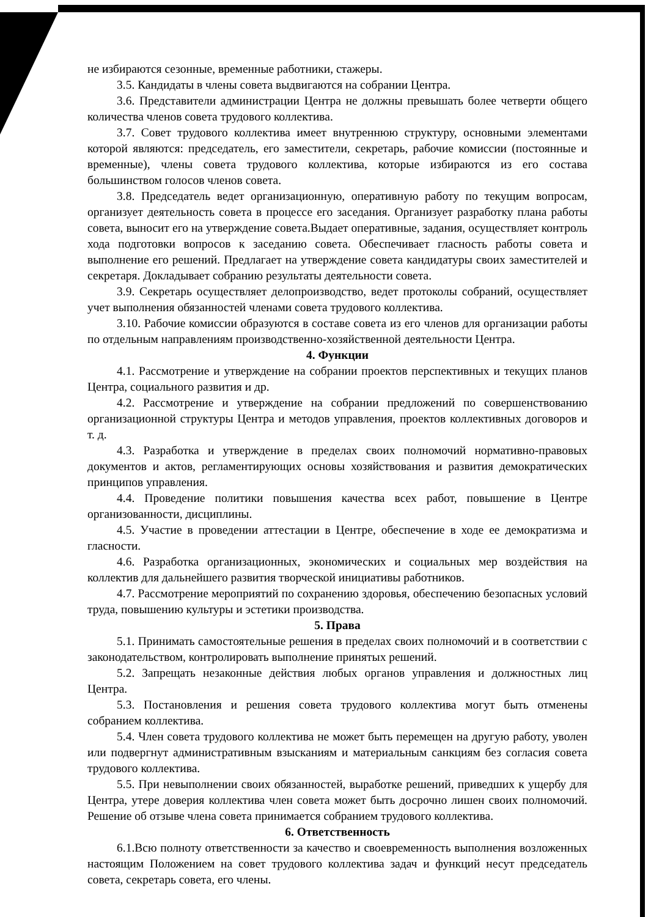не избираются сезонные, временные работники, стажеры.
3.5. Кандидаты в члены совета выдвигаются на собрании Центра.
3.6. Представители администрации Центра не должны превышать более четверти общего количества членов совета трудового коллектива.
3.7. Совет трудового коллектива имеет внутреннюю структуру, основными элементами которой являются: председатель, его заместители, секретарь, рабочие комиссии (постоянные и временные), члены совета трудового коллектива, которые избираются из его состава большинством голосов членов совета.
3.8. Председатель ведет организационную, оперативную работу по текущим вопросам, организует деятельность совета в процессе его заседания. Организует разработку плана работы совета, выносит его на утверждение совета.Выдает оперативные, задания, осуществляет контроль хода подготовки вопросов к заседанию совета. Обеспечивает гласность работы совета и выполнение его решений. Предлагает на утверждение совета кандидатуры своих заместителей и секретаря. Докладывает собранию результаты деятельности совета.
3.9. Секретарь осуществляет делопроизводство, ведет протоколы собраний, осуществляет учет выполнения обязанностей членами совета трудового коллектива.
3.10. Рабочие комиссии образуются в составе совета из его членов для организации работы по отдельным направлениям производственно-хозяйственной деятельности Центра.
4. Функции
4.1. Рассмотрение и утверждение на собрании проектов перспективных и текущих планов Центра, социального развития и др.
4.2. Рассмотрение и утверждение на собрании предложений по совершенствованию организационной структуры Центра и методов управления, проектов коллективных договоров и т. д.
4.3. Разработка и утверждение в пределах своих полномочий нормативно-правовых документов и актов, регламентирующих основы хозяйствования и развития демократических принципов управления.
4.4. Проведение политики повышения качества всех работ, повышение в Центре организованности, дисциплины.
4.5. Участие в проведении аттестации в Центре, обеспечение в ходе ее демократизма и гласности.
4.6. Разработка организационных, экономических и социальных мер воздействия на коллектив для дальнейшего развития творческой инициативы работников.
4.7. Рассмотрение мероприятий по сохранению здоровья, обеспечению безопасных условий труда, повышению культуры и эстетики производства.
5. Права
5.1. Принимать самостоятельные решения в пределах своих полномочий и в соответствии с законодательством, контролировать выполнение принятых решений.
5.2. Запрещать незаконные действия любых органов управления и должностных лиц Центра.
5.3. Постановления и решения совета трудового коллектива могут быть отменены собранием коллектива.
5.4. Член совета трудового коллектива не может быть перемещен на другую работу, уволен или подвергнут административным взысканиям и материальным санкциям без согласия совета трудового коллектива.
5.5. При невыполнении своих обязанностей, выработке решений, приведших к ущербу для Центра, утере доверия коллектива член совета может быть досрочно лишен своих полномочий. Решение об отзыве члена совета принимается собранием трудового коллектива.
6. Ответственность
6.1.Всю полноту ответственности за качество и своевременность выполнения возложенных настоящим Положением на совет трудового коллектива задач и функций несут председатель совета, секретарь совета, его члены.